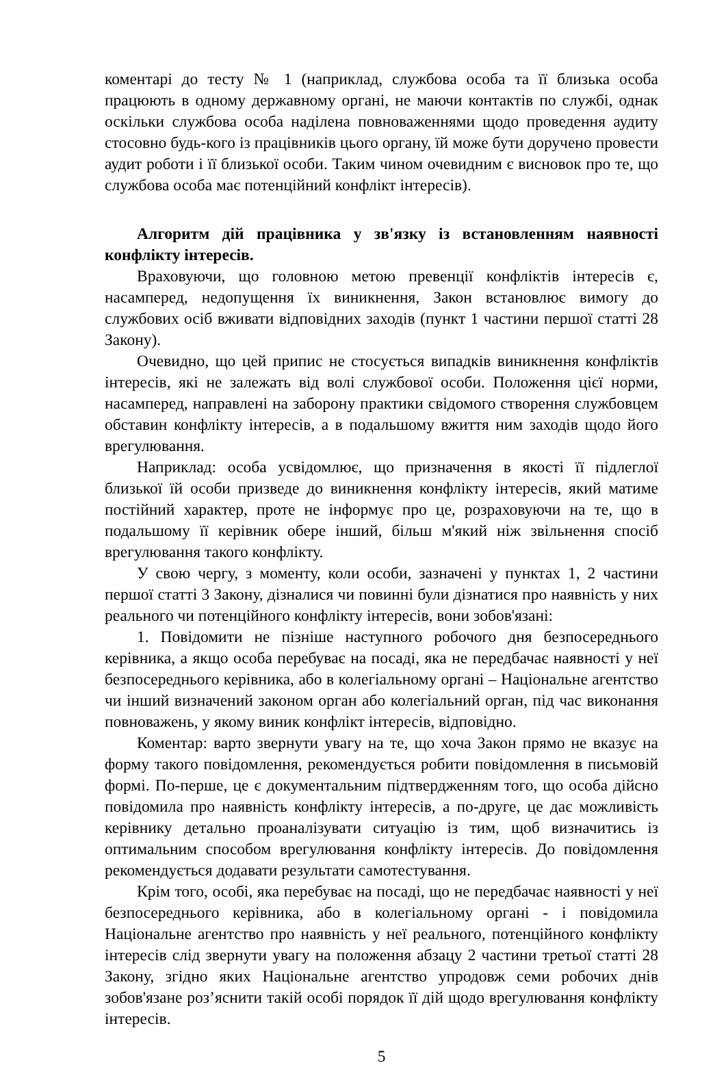коментарі до тесту № 1 (наприклад, службова особа та її близька особа працюють в одному державному органі, не маючи контактів по службі, однак оскільки службова особа наділена повноваженнями щодо проведення аудиту стосовно будь-кого із працівників цього органу, їй може бути доручено провести аудит роботи і її близької особи. Таким чином очевидним є висновок про те, що службова особа має потенційний конфлікт інтересів).
Алгоритм дій працівника у зв'язку із встановленням наявності конфлікту інтересів.
Враховуючи, що головною метою превенції конфліктів інтересів є, насамперед, недопущення їх виникнення, Закон встановлює вимогу до службових осіб вживати відповідних заходів (пункт 1 частини першої статті 28 Закону).
Очевидно, що цей припис не стосується випадків виникнення конфліктів інтересів, які не залежать від волі службової особи. Положення цієї норми, насамперед, направлені на заборону практики свідомого створення службовцем обставин конфлікту інтересів, а в подальшому вжиття ним заходів щодо його врегулювання.
Наприклад: особа усвідомлює, що призначення в якості її підлеглої близької їй особи призведе до виникнення конфлікту інтересів, який матиме постійний характер, проте не інформує про це, розраховуючи на те, що в подальшому її керівник обере інший, більш м'який ніж звільнення спосіб врегулювання такого конфлікту.
У свою чергу, з моменту, коли особи, зазначені у пунктах 1, 2 частини першої статті 3 Закону, дізналися чи повинні були дізнатися про наявність у них реального чи потенційного конфлікту інтересів, вони зобов'язані:
1. Повідомити не пізніше наступного робочого дня безпосереднього керівника, а якщо особа перебуває на посаді, яка не передбачає наявності у неї безпосереднього керівника, або в колегіальному органі – Національне агентство чи інший визначений законом орган або колегіальний орган, під час виконання повноважень, у якому виник конфлікт інтересів, відповідно.
Коментар: варто звернути увагу на те, що хоча Закон прямо не вказує на форму такого повідомлення, рекомендується робити повідомлення в письмовій формі. По-перше, це є документальним підтвердженням того, що особа дійсно повідомила про наявність конфлікту інтересів, а по-друге, це дає можливість керівнику детально проаналізувати ситуацію із тим, щоб визначитись із оптимальним способом врегулювання конфлікту інтересів. До повідомлення рекомендується додавати результати самотестування.
Крім того, особі, яка перебуває на посаді, що не передбачає наявності у неї безпосереднього керівника, або в колегіальному органі - і повідомила Національне агентство про наявність у неї реального, потенційного конфлікту інтересів слід звернути увагу на положення абзацу 2 частини третьої статті 28 Закону, згідно яких Національне агентство упродовж семи робочих днів зобов'язане роз’яснити такій особі порядок її дій щодо врегулювання конфлікту інтересів.
5